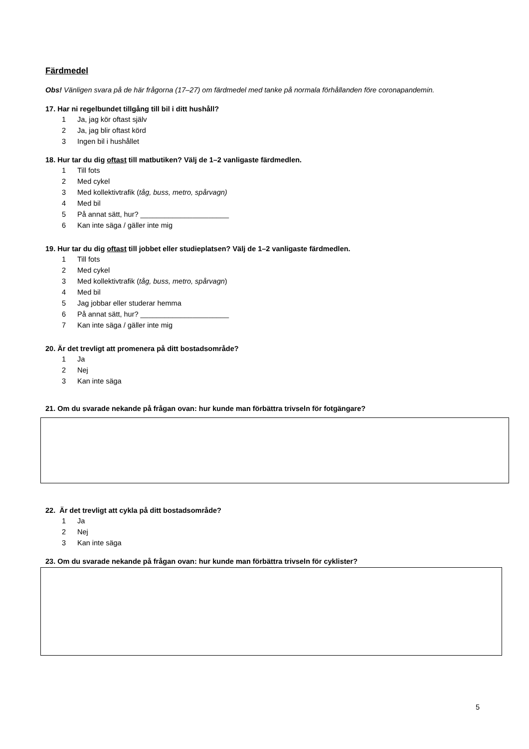Färdmedel
Obs! Vänligen svara på de här frågorna (17–27) om färdmedel med tanke på normala förhållanden före coronapandemin.
17. Har ni regelbundet tillgång till bil i ditt hushåll?
1 Ja, jag kör oftast själv
2 Ja, jag blir oftast körd
3 Ingen bil i hushållet
18. Hur tar du dig oftast till matbutiken? Välj de 1–2 vanligaste färdmedlen.
1 Till fots
2 Med cykel
3 Med kollektivtrafik (tåg, buss, metro, spårvagn)
4 Med bil
5 På annat sätt, hur? ______________________
6 Kan inte säga / gäller inte mig
19. Hur tar du dig oftast till jobbet eller studieplatsen? Välj de 1–2 vanligaste färdmedlen.
1 Till fots
2 Med cykel
3 Med kollektivtrafik (tåg, buss, metro, spårvagn)
4 Med bil
5 Jag jobbar eller studerar hemma
6 På annat sätt, hur? ______________________
7 Kan inte säga / gäller inte mig
20. Är det trevligt att promenera på ditt bostadsområde?
1 Ja
2 Nej
3 Kan inte säga
21. Om du svarade nekande på frågan ovan: hur kunde man förbättra trivseln för fotgängare?
22. Är det trevligt att cykla på ditt bostadsområde?
1 Ja
2 Nej
3 Kan inte säga
23. Om du svarade nekande på frågan ovan: hur kunde man förbättra trivseln för cyklister?
5